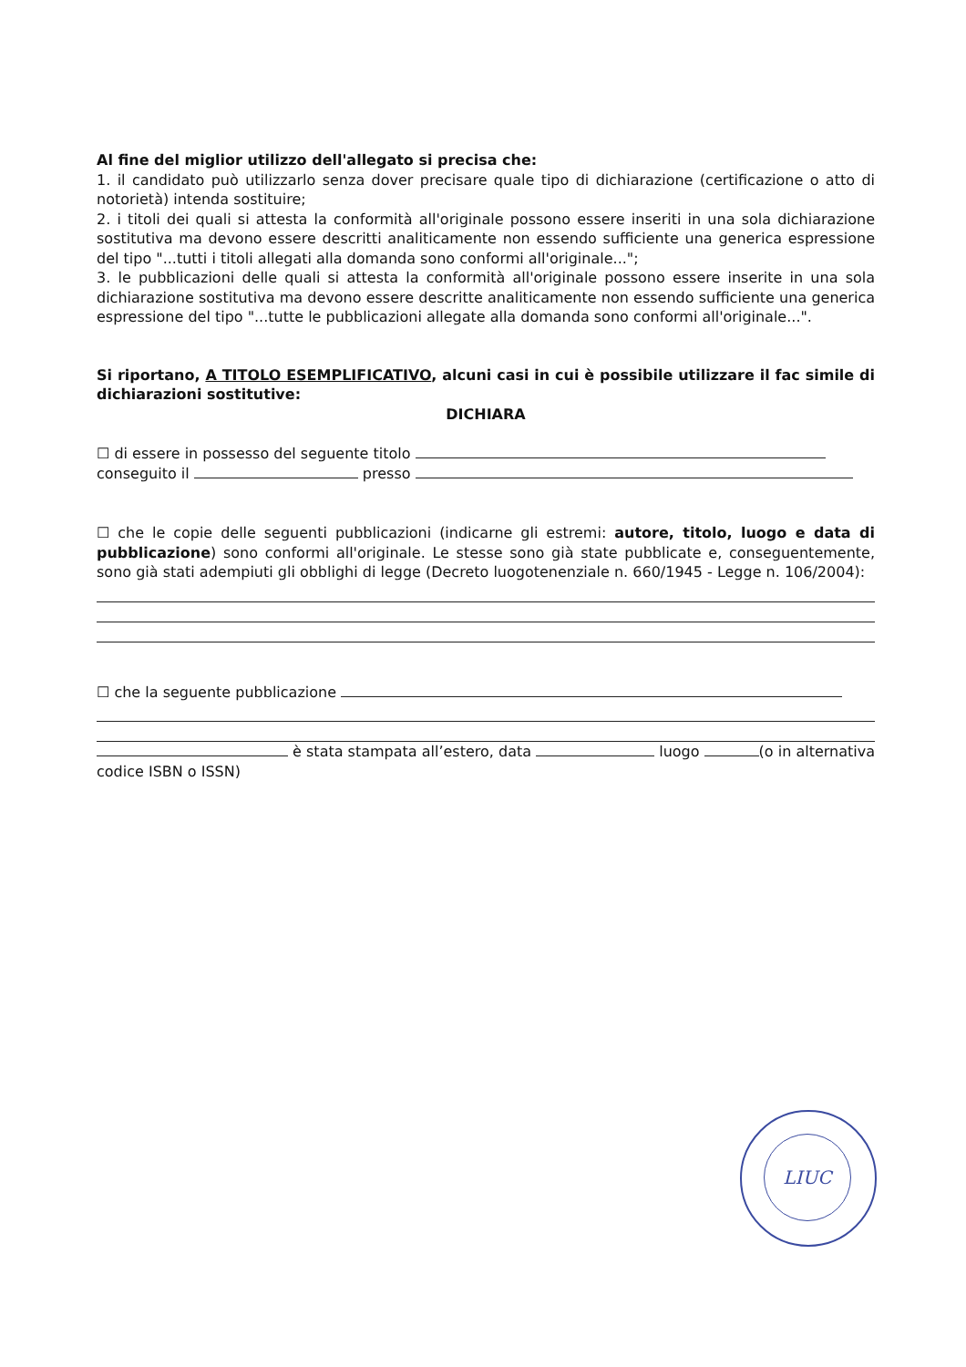Al fine del miglior utilizzo dell'allegato si precisa che:
1. il candidato può utilizzarlo senza dover precisare quale tipo di dichiarazione (certificazione o atto di notorietà) intenda sostituire;
2. i titoli dei quali si attesta la conformità all'originale possono essere inseriti in una sola dichiarazione sostitutiva ma devono essere descritti analiticamente non essendo sufficiente una generica espressione del tipo "...tutti i titoli allegati alla domanda sono conformi all'originale...";
3. le pubblicazioni delle quali si attesta la conformità all'originale possono essere inserite in una sola dichiarazione sostitutiva ma devono essere descritte analiticamente non essendo sufficiente una generica espressione del tipo "...tutte le pubblicazioni allegate alla domanda sono conformi all'originale...".
Si riportano, A TITOLO ESEMPLIFICATIVO, alcuni casi in cui è possibile utilizzare il fac simile di dichiarazioni sostitutive:
DICHIARA
☐ di essere in possesso del seguente titolo
conseguito il presso
☐ che le copie delle seguenti pubblicazioni (indicarne gli estremi: autore, titolo, luogo e data di pubblicazione) sono conformi all'originale. Le stesse sono già state pubblicate e, conseguentemente, sono già stati adempiuti gli obblighi di legge (Decreto luogotenenziale n. 660/1945 - Legge n. 106/2004):
☐ che la seguente pubblicazione
è stata stampata all’estero, data luogo (o in alternativa codice ISBN o ISSN)
LIUC